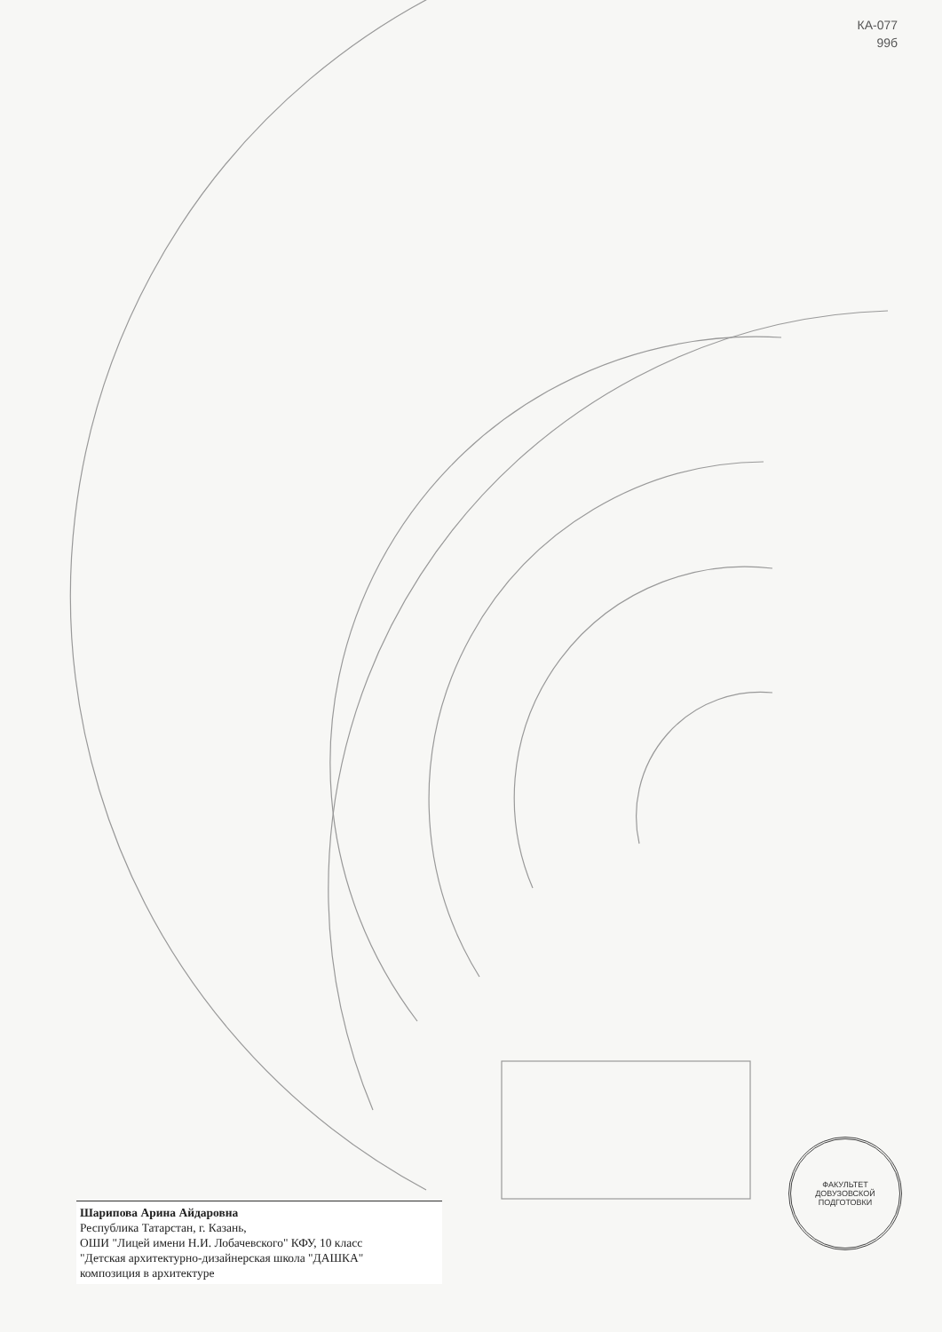КА-077
99б
Шарипова Арина Айдаровна
Республика Татарстан, г. Казань,
ОШИ "Лицей имени Н.И. Лобачевского" КФУ, 10 класс
"Детская архитектурно-дизайнерская школа "ДАШКА"
композиция в архитектуре
ФАКУЛЬТЕТ
ДОВУЗОВСКОЙ
ПОДГОТОВКИ